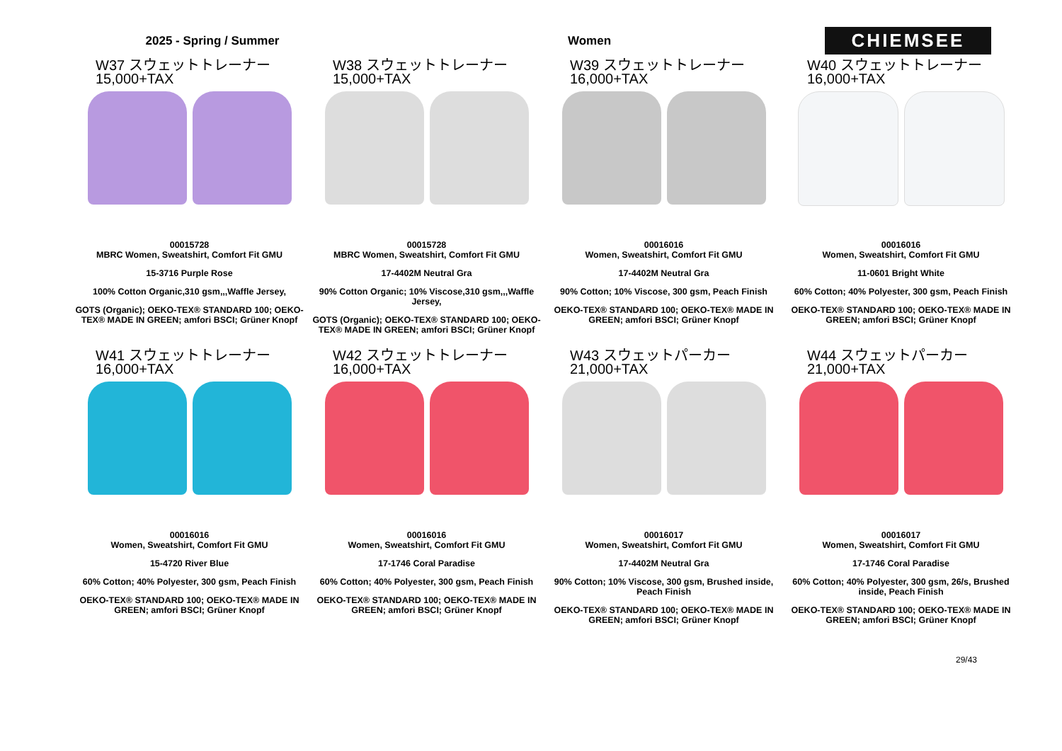2025 - Spring / Summer Women
CHIEMSEE
W37 スウェットトレーナー
15,000+TAX
00015728
MBRC Women, Sweatshirt, Comfort Fit GMU
15-3716 Purple Rose
100% Cotton Organic,310 gsm,,,Waffle Jersey,
GOTS (Organic); OEKO-TEX® STANDARD 100; OEKO-TEX® MADE IN GREEN; amfori BSCI; Grüner Knopf
W38 スウェットトレーナー
15,000+TAX
00015728
MBRC Women, Sweatshirt, Comfort Fit GMU
17-4402M Neutral Gra
90% Cotton Organic; 10% Viscose,310 gsm,,,Waffle Jersey,
GOTS (Organic); OEKO-TEX® STANDARD 100; OEKO-TEX® MADE IN GREEN; amfori BSCI; Grüner Knopf
W39 スウェットトレーナー
16,000+TAX
00016016
Women, Sweatshirt, Comfort Fit GMU
17-4402M Neutral Gra
90% Cotton; 10% Viscose, 300 gsm, Peach Finish
OEKO-TEX® STANDARD 100; OEKO-TEX® MADE IN GREEN; amfori BSCI; Grüner Knopf
W40 スウェットトレーナー
16,000+TAX
00016016
Women, Sweatshirt, Comfort Fit GMU
11-0601 Bright White
60% Cotton; 40% Polyester, 300 gsm, Peach Finish
OEKO-TEX® STANDARD 100; OEKO-TEX® MADE IN GREEN; amfori BSCI; Grüner Knopf
W41 スウェットトレーナー
16,000+TAX
00016016
Women, Sweatshirt, Comfort Fit GMU
15-4720 River Blue
60% Cotton; 40% Polyester, 300 gsm, Peach Finish
OEKO-TEX® STANDARD 100; OEKO-TEX® MADE IN GREEN; amfori BSCI; Grüner Knopf
W42 スウェットトレーナー
16,000+TAX
00016016
Women, Sweatshirt, Comfort Fit GMU
17-1746 Coral Paradise
60% Cotton; 40% Polyester, 300 gsm, Peach Finish
OEKO-TEX® STANDARD 100; OEKO-TEX® MADE IN GREEN; amfori BSCI; Grüner Knopf
W43 スウェットパーカー
21,000+TAX
00016017
Women, Sweatshirt, Comfort Fit GMU
17-4402M Neutral Gra
90% Cotton; 10% Viscose, 300 gsm, Brushed inside, Peach Finish
OEKO-TEX® STANDARD 100; OEKO-TEX® MADE IN GREEN; amfori BSCI; Grüner Knopf
W44 スウェットパーカー
21,000+TAX
00016017
Women, Sweatshirt, Comfort Fit GMU
17-1746 Coral Paradise
60% Cotton; 40% Polyester, 300 gsm, 26/s, Brushed inside, Peach Finish
OEKO-TEX® STANDARD 100; OEKO-TEX® MADE IN GREEN; amfori BSCI; Grüner Knopf
29/43